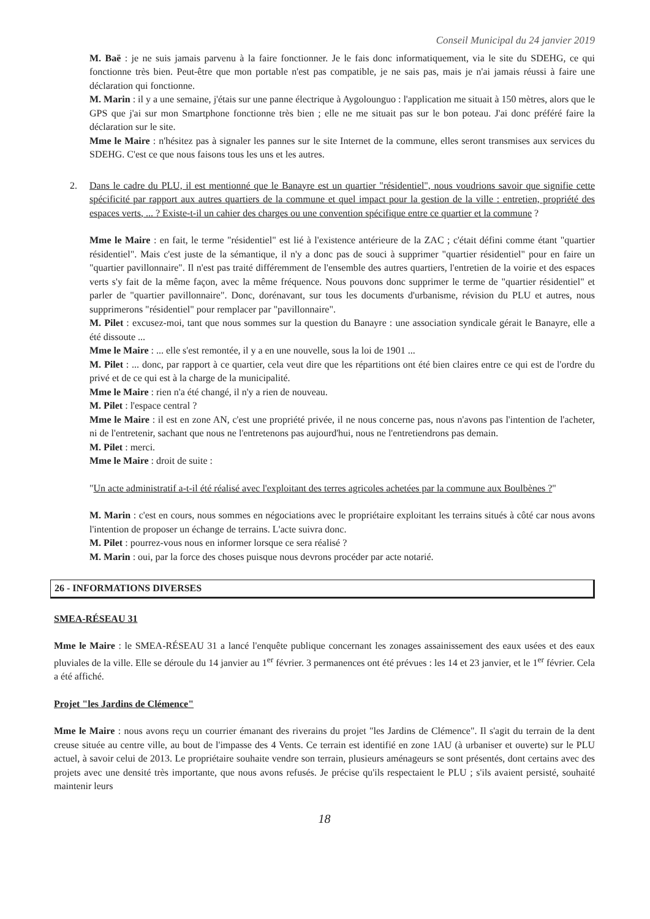Conseil Municipal du 24 janvier 2019
M. Baë : je ne suis jamais parvenu à la faire fonctionner. Je le fais donc informatiquement, via le site du SDEHG, ce qui fonctionne très bien. Peut-être que mon portable n'est pas compatible, je ne sais pas, mais je n'ai jamais réussi à faire une déclaration qui fonctionne.
M. Marin : il y a une semaine, j'étais sur une panne électrique à Aygolounguo : l'application me situait à 150 mètres, alors que le GPS que j'ai sur mon Smartphone fonctionne très bien ; elle ne me situait pas sur le bon poteau. J'ai donc préféré faire la déclaration sur le site.
Mme le Maire : n'hésitez pas à signaler les pannes sur le site Internet de la commune, elles seront transmises aux services du SDEHG. C'est ce que nous faisons tous les uns et les autres.
2. Dans le cadre du PLU, il est mentionné que le Banayre est un quartier "résidentiel", nous voudrions savoir que signifie cette spécificité par rapport aux autres quartiers de la commune et quel impact pour la gestion de la ville : entretien, propriété des espaces verts, ... ? Existe-t-il un cahier des charges ou une convention spécifique entre ce quartier et la commune ?
Mme le Maire : en fait, le terme "résidentiel" est lié à l'existence antérieure de la ZAC ; c'était défini comme étant "quartier résidentiel". Mais c'est juste de la sémantique, il n'y a donc pas de souci à supprimer "quartier résidentiel" pour en faire un "quartier pavillonnaire". Il n'est pas traité différemment de l'ensemble des autres quartiers, l'entretien de la voirie et des espaces verts s'y fait de la même façon, avec la même fréquence. Nous pouvons donc supprimer le terme de "quartier résidentiel" et parler de "quartier pavillonnaire". Donc, dorénavant, sur tous les documents d'urbanisme, révision du PLU et autres, nous supprimerons "résidentiel" pour remplacer par "pavillonnaire".
M. Pilet : excusez-moi, tant que nous sommes sur la question du Banayre : une association syndicale gérait le Banayre, elle a été dissoute ...
Mme le Maire : ... elle s'est remontée, il y a en une nouvelle, sous la loi de 1901 ...
M. Pilet : ... donc, par rapport à ce quartier, cela veut dire que les répartitions ont été bien claires entre ce qui est de l'ordre du privé et de ce qui est à la charge de la municipalité.
Mme le Maire : rien n'a été changé, il n'y a rien de nouveau.
M. Pilet : l'espace central ?
Mme le Maire : il est en zone AN, c'est une propriété privée, il ne nous concerne pas, nous n'avons pas l'intention de l'acheter, ni de l'entretenir, sachant que nous ne l'entretenons pas aujourd'hui, nous ne l'entretiendrons pas demain.
M. Pilet : merci.
Mme le Maire : droit de suite :
"Un acte administratif a-t-il été réalisé avec l'exploitant des terres agricoles achetées par la commune aux Boulbènes ?"
M. Marin : c'est en cours, nous sommes en négociations avec le propriétaire exploitant les terrains situés à côté car nous avons l'intention de proposer un échange de terrains. L'acte suivra donc.
M. Pilet : pourrez-vous nous en informer lorsque ce sera réalisé ?
M. Marin : oui, par la force des choses puisque nous devrons procéder par acte notarié.
26 - INFORMATIONS DIVERSES
SMEA-RÉSEAU 31
Mme le Maire : le SMEA-RÉSEAU 31 a lancé l'enquête publique concernant les zonages assainissement des eaux usées et des eaux pluviales de la ville. Elle se déroule du 14 janvier au 1<sup>er</sup> février. 3 permanences ont été prévues : les 14 et 23 janvier, et le 1<sup>er</sup> février. Cela a été affiché.
Projet "les Jardins de Clémence"
Mme le Maire : nous avons reçu un courrier émanant des riverains du projet "les Jardins de Clémence". Il s'agit du terrain de la dent creuse située au centre ville, au bout de l'impasse des 4 Vents. Ce terrain est identifié en zone 1AU (à urbaniser et ouverte) sur le PLU actuel, à savoir celui de 2013. Le propriétaire souhaite vendre son terrain, plusieurs aménageurs se sont présentés, dont certains avec des projets avec une densité très importante, que nous avons refusés. Je précise qu'ils respectaient le PLU ; s'ils avaient persisté, souhaité maintenir leurs
18